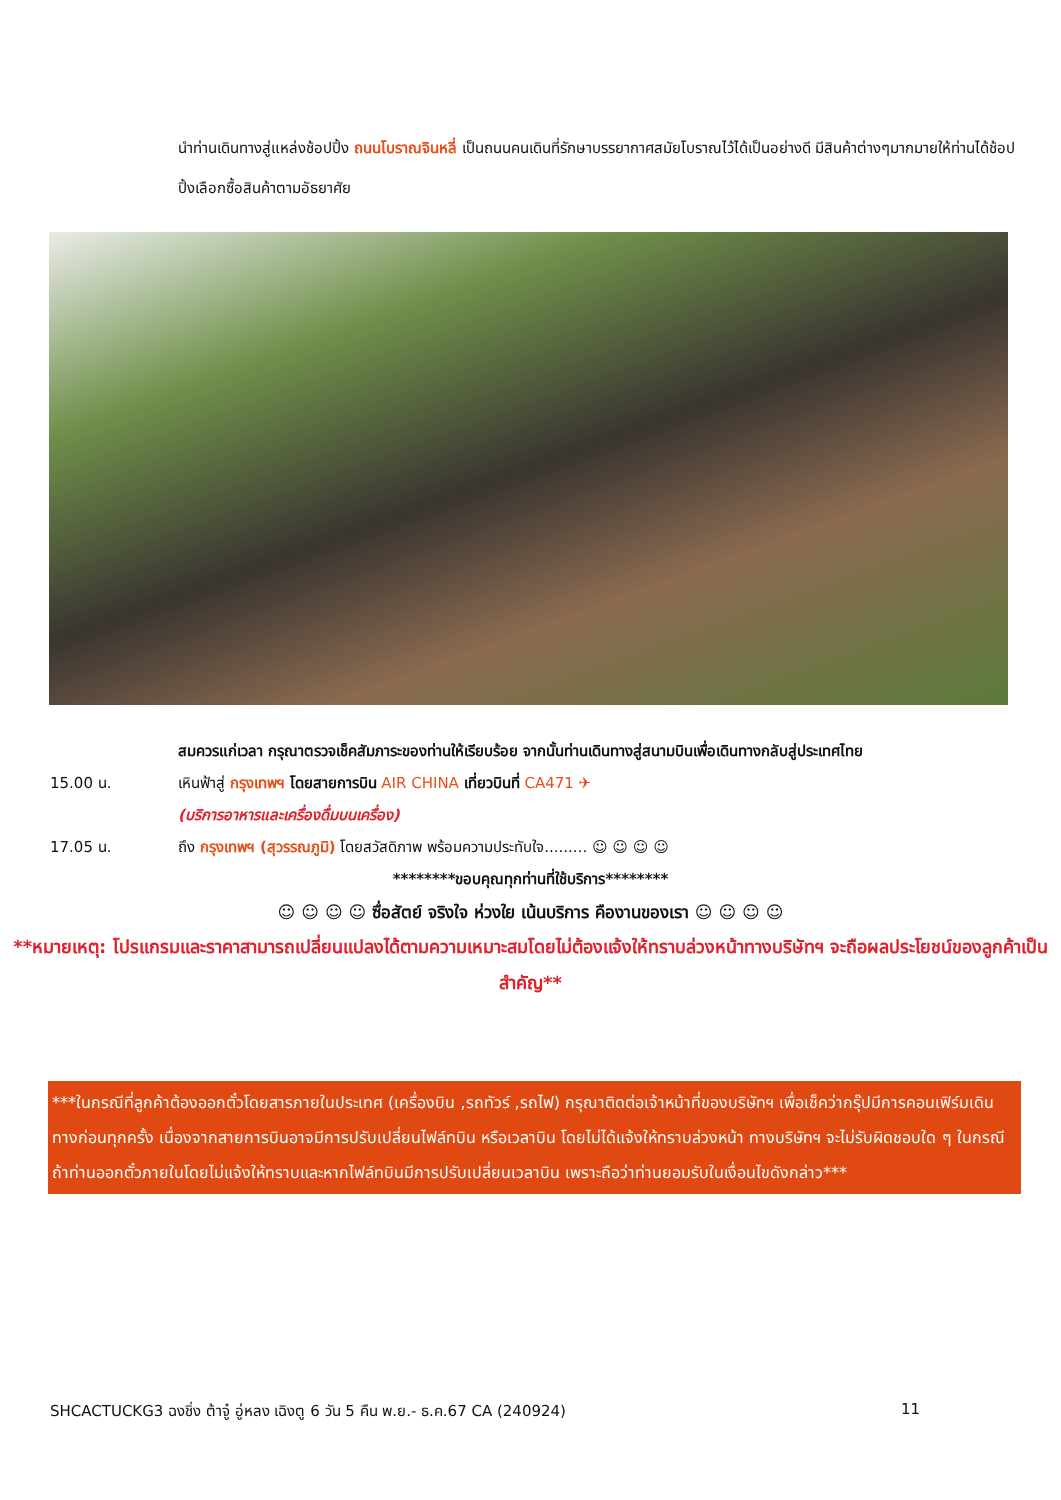นำท่านเดินทางสู่แหล่งช้อปปิ้ง ถนนโบราณจินหลี่ เป็นถนนคนเดินที่รักษาบรรยากาศสมัยโบราณไว้ได้เป็นอย่างดี มีสินค้าต่างๆมากมายให้ท่านได้ช้อปปิ้งเลือกซื้อสินค้าตามอัธยาศัย
สมควรแก่เวลา กรุณาตรวจเช็คสัมภาระของท่านให้เรียบร้อย จากนั้นท่านเดินทางสู่สนามบินเพื่อเดินทางกลับสู่ประเทศไทย
15.00 น. เหินฟ้าสู่ กรุงเทพฯ โดยสายการบิน AIR CHINA เที่ยวบินที่ CA471 ✈
(บริการอาหารและเครื่องดื่มบนเครื่อง)
17.05 น. ถึง กรุงเทพฯ (สุวรรณภูมิ) โดยสวัสดิภาพ พร้อมความประทับใจ......... ☺ ☺ ☺ ☺
********ขอบคุณทุกท่านที่ใช้บริการ********
☺ ☺ ☺ ☺ ซื่อสัตย์ จริงใจ ห่วงใย เน้นบริการ คืองานของเรา ☺ ☺ ☺ ☺
**หมายเหตุ: โปรแกรมและราคาสามารถเปลี่ยนแปลงได้ตามความเหมาะสมโดยไม่ต้องแจ้งให้ทราบล่วงหน้าทางบริษัทฯ จะถือผลประโยชน์ของลูกค้าเป็นสำคัญ**
***ในกรณีที่ลูกค้าต้องออกตั๋วโดยสารภายในประเทศ (เครื่องบิน ,รถทัวร์ ,รถไฟ) กรุณาติดต่อเจ้าหน้าที่ของบริษัทฯ เพื่อเช็คว่ากรุ๊ปมีการคอนเฟิร์มเดินทางก่อนทุกครั้ง เนื่องจากสายการบินอาจมีการปรับเปลี่ยนไฟล์ทบิน หรือเวลาบิน โดยไม่ได้แจ้งให้ทราบล่วงหน้า ทางบริษัทฯ จะไม่รับผิดชอบใด ๆ ในกรณี ถ้าท่านออกตั๋วภายในโดยไม่แจ้งให้ทราบและหากไฟล์ทบินมีการปรับเปลี่ยนเวลาบิน เพราะถือว่าท่านยอมรับในเงื่อนไขดังกล่าว***
SHCACTUCKG3 ฉงชิ่ง ต้าจู๋ อู่หลง เฉิงตู 6 วัน 5 คืน พ.ย.- ธ.ค.67 CA (240924) 11